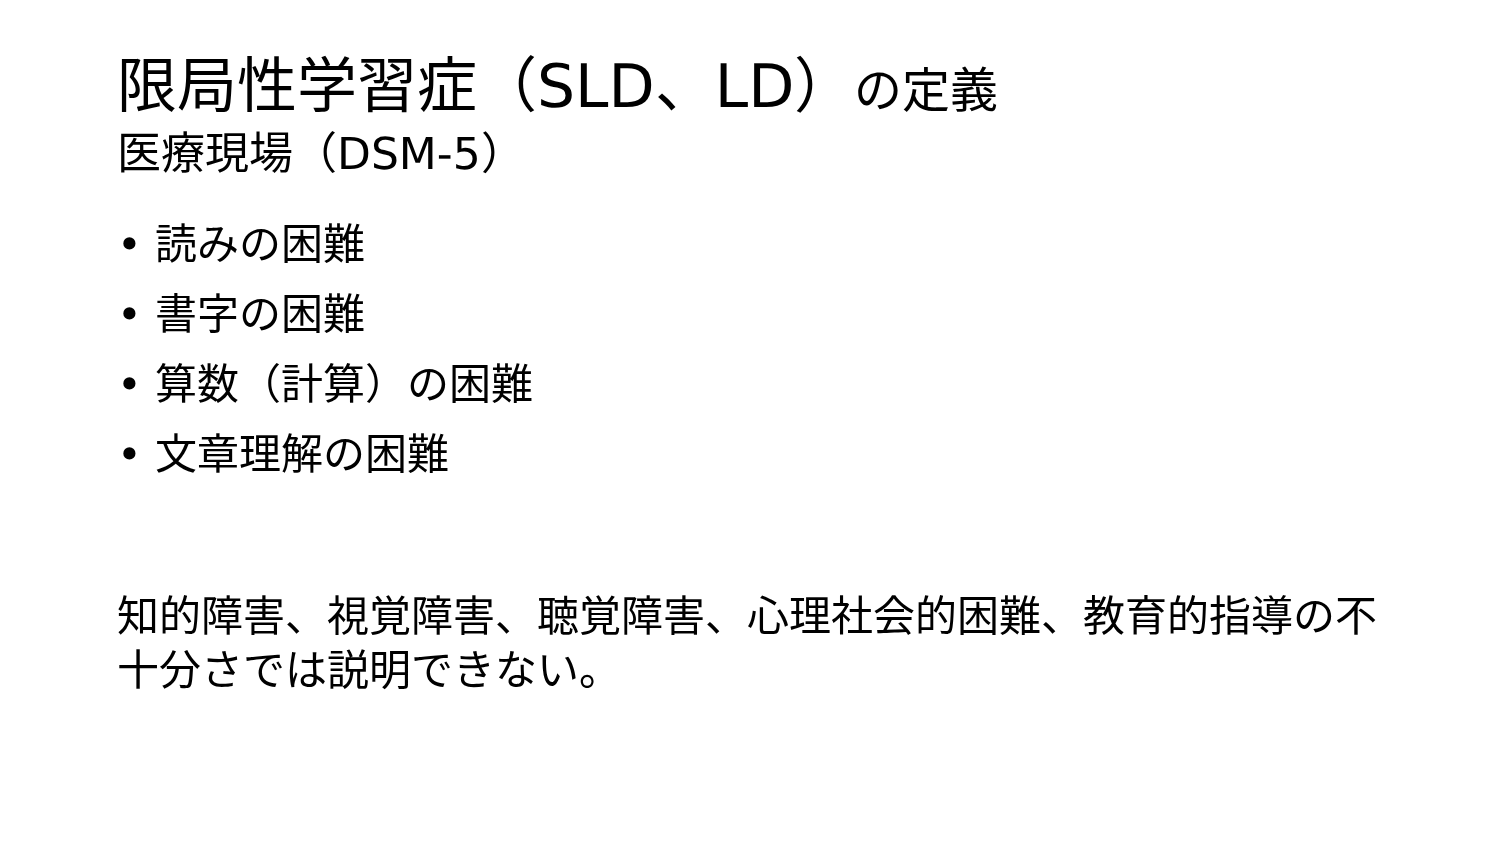限局性学習症（SLD、LD）の定義
医療現場（DSM-5）
• 読みの困難
• 書字の困難
• 算数（計算）の困難
• 文章理解の困難
知的障害、視覚障害、聴覚障害、心理社会的困難、教育的指導の不十分さでは説明できない。